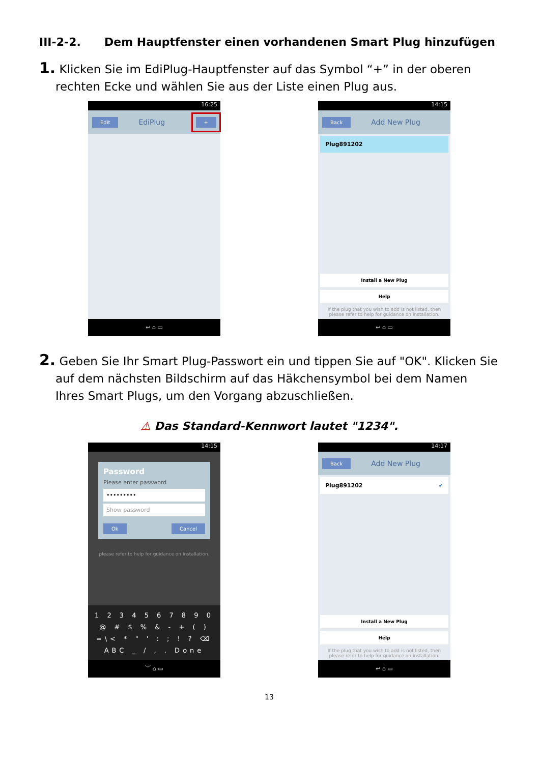III-2-2. Dem Hauptfenster einen vorhandenen Smart Plug hinzufügen
1. Klicken Sie im EdiPlug-Hauptfenster auf das Symbol “+” in der oberen rechten Ecke und wählen Sie aus der Liste einen Plug aus.
16:25
Edit EdiPlug +
↩ ⌂ ▭
14:15
Back Add New Plug
Plug891202
Install a New Plug
Help
If the plug that you wish to add is not listed, then please refer to help for guidance on installation.
↩ ⌂ ▭
2. Geben Sie Ihr Smart Plug-Passwort ein und tippen Sie auf "OK". Klicken Sie auf dem nächsten Bildschirm auf das Häkchensymbol bei dem Namen Ihres Smart Plugs, um den Vorgang abzuschließen.
⚠ Das Standard-Kennwort lautet "1234".
14:15
Password
Please enter password
•••••••••
Show password
Ok Cancel
please refer to help for guidance on installation.
1 2 3 4 5 6 7 8 9 0
@ # $ % & - + ( )
=\< * " ' : ; ! ? ⌫
ABC _ / , . Done
﹀ ⌂ ▭
14:17
Back Add New Plug
Plug891202 ✔
Install a New Plug
Help
If the plug that you wish to add is not listed, then please refer to help for guidance on installation.
↩ ⌂ ▭
13